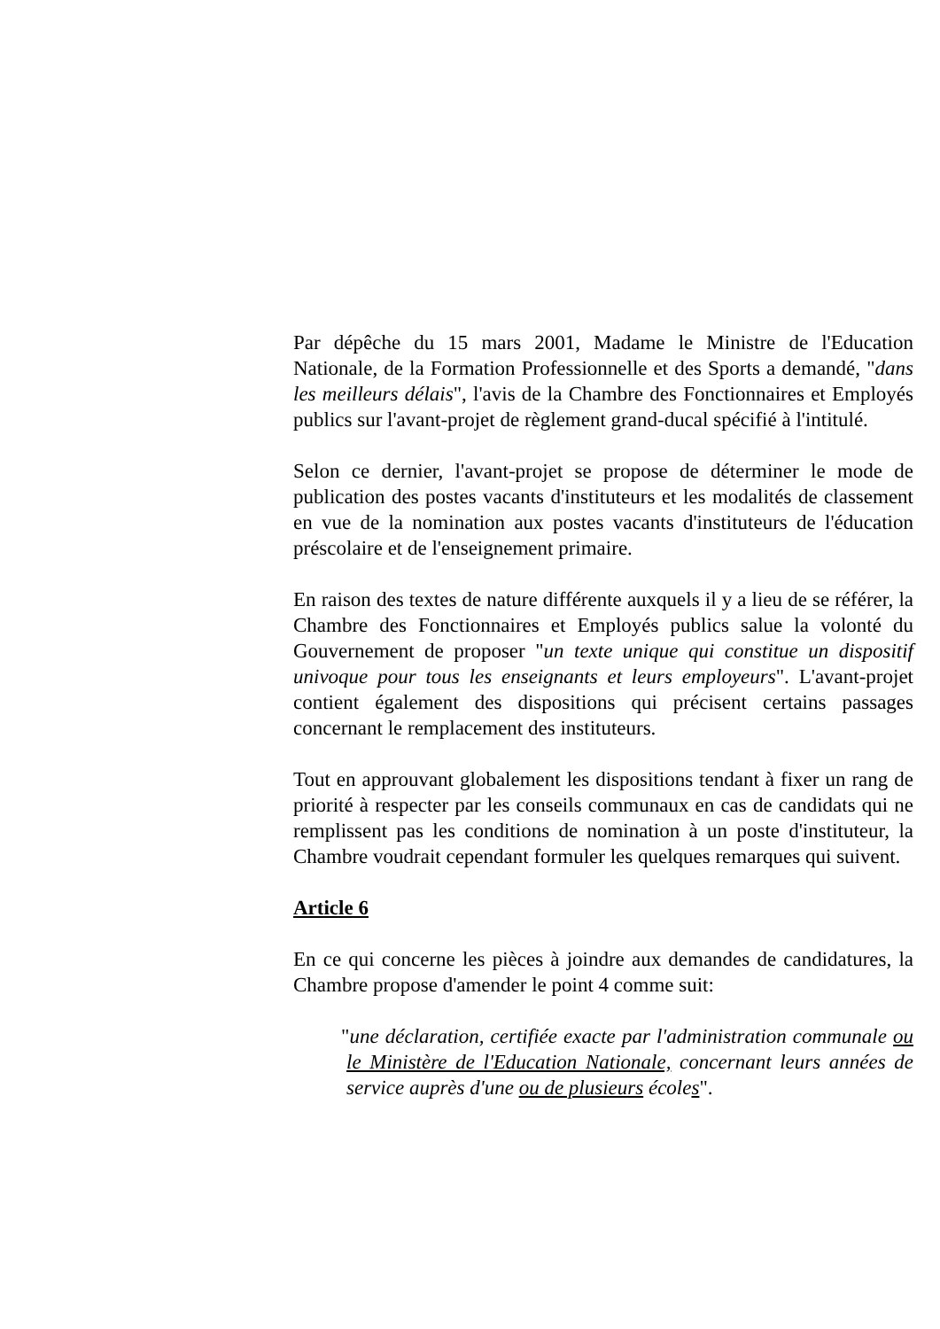Par dépêche du 15 mars 2001, Madame le Ministre de l'Education Nationale, de la Formation Professionnelle et des Sports a demandé, "dans les meilleurs délais", l'avis de la Chambre des Fonctionnaires et Employés publics sur l'avant-projet de règlement grand-ducal spécifié à l'intitulé.
Selon ce dernier, l'avant-projet se propose de déterminer le mode de publication des postes vacants d'instituteurs et les modalités de classement en vue de la nomination aux postes vacants d'instituteurs de l'éducation préscolaire et de l'enseignement primaire.
En raison des textes de nature différente auxquels il y a lieu de se référer, la Chambre des Fonctionnaires et Employés publics salue la volonté du Gouvernement de proposer "un texte unique qui constitue un dispositif univoque pour tous les enseignants et leurs employeurs". L'avant-projet contient également des dispositions qui précisent certains passages concernant le remplacement des instituteurs.
Tout en approuvant globalement les dispositions tendant à fixer un rang de priorité à respecter par les conseils communaux en cas de candidats qui ne remplissent pas les conditions de nomination à un poste d'instituteur, la Chambre voudrait cependant formuler les quelques remarques qui suivent.
Article 6
En ce qui concerne les pièces à joindre aux demandes de candidatures, la Chambre propose d'amender le point 4 comme suit:
"une déclaration, certifiée exacte par l'administration communale ou le Ministère de l'Education Nationale, concernant leurs années de service auprès d'une ou de plusieurs écoles".